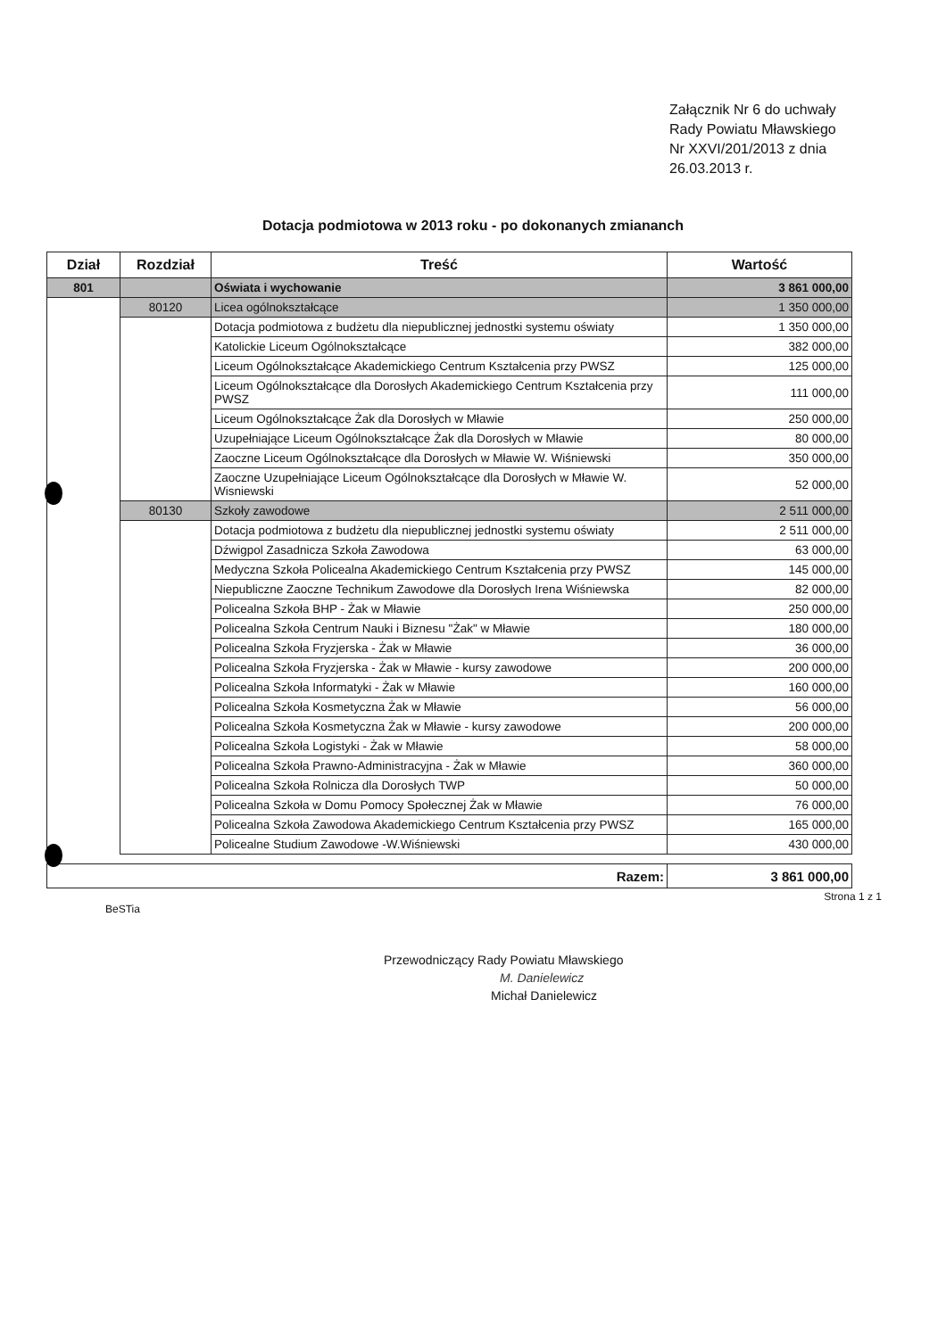Załącznik Nr 6 do uchwały Rady Powiatu Mławskiego Nr XXVI/201/2013 z dnia 26.03.2013 r.
Dotacja podmiotowa w 2013 roku - po dokonanych zmiananch
| Dział | Rozdział | Treść | Wartość |
| --- | --- | --- | --- |
| 801 | | Oświata i wychowanie | 3 861 000,00 |
| | 80120 | Licea ogólnokształcące | 1 350 000,00 |
| | | Dotacja podmiotowa z budżetu dla niepublicznej jednostki systemu oświaty | 1 350 000,00 |
| | | Katolickie Liceum Ogólnokształcące | 382 000,00 |
| | | Liceum Ogólnokształcące Akademickiego Centrum Kształcenia przy PWSZ | 125 000,00 |
| | | Liceum Ogólnokształcące dla Dorosłych Akademickiego Centrum Kształcenia przy PWSZ | 111 000,00 |
| | | Liceum Ogólnokształcące Żak dla Dorosłych w Mławie | 250 000,00 |
| | | Uzupełniające Liceum Ogólnokształcące Żak dla Dorosłych w Mławie | 80 000,00 |
| | | Zaoczne Liceum Ogólnokształcące dla Dorosłych w Mławie W. Wiśniewski | 350 000,00 |
| | | Zaoczne Uzupełniające Liceum Ogólnokształcące dla Dorosłych w Mławie W. Wisniewski | 52 000,00 |
| | 80130 | Szkoły zawodowe | 2 511 000,00 |
| | | Dotacja podmiotowa z budżetu dla niepublicznej jednostki systemu oświaty | 2 511 000,00 |
| | | Dźwigpol Zasadnicza Szkoła Zawodowa | 63 000,00 |
| | | Medyczna Szkoła Policealna Akademickiego Centrum Kształcenia przy PWSZ | 145 000,00 |
| | | Niepubliczne Zaoczne Technikum Zawodowe dla Dorosłych Irena Wiśniewska | 82 000,00 |
| | | Policealna Szkoła BHP - Żak w Mławie | 250 000,00 |
| | | Policealna Szkoła Centrum Nauki i Biznesu "Żak" w Mławie | 180 000,00 |
| | | Policealna Szkoła Fryzjerska - Żak w Mławie | 36 000,00 |
| | | Policealna Szkoła Fryzjerska - Żak w Mławie - kursy zawodowe | 200 000,00 |
| | | Policealna Szkoła Informatyki - Żak w Mławie | 160 000,00 |
| | | Policealna Szkoła Kosmetyczna Żak w Mławie | 56 000,00 |
| | | Policealna Szkoła Kosmetyczna Żak w Mławie - kursy zawodowe | 200 000,00 |
| | | Policealna Szkoła Logistyki - Żak w Mławie | 58 000,00 |
| | | Policealna Szkoła Prawno-Administracyjna - Żak w Mławie | 360 000,00 |
| | | Policealna Szkoła Rolnicza dla Dorosłych TWP | 50 000,00 |
| | | Policealna Szkoła w Domu Pomocy Społecznej Żak w Mławie | 76 000,00 |
| | | Policealna Szkoła Zawodowa Akademickiego Centrum Kształcenia przy PWSZ | 165 000,00 |
| | | Policealne Studium Zawodowe -W.Wiśniewski | 430 000,00 |
| Razem: | 3 861 000,00 |
BeSTia Strona 1 z 1
Przewodniczący Rady Powiatu Mławskiego
M. Danielewicz
Michał Danielewicz